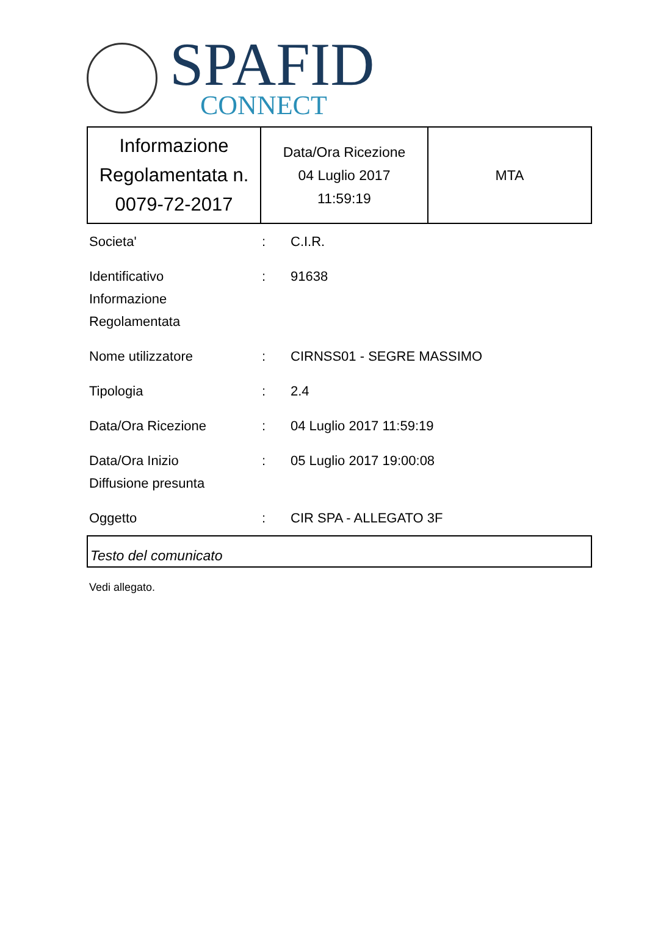SPAFID
CONNECT
| Informazione Regolamentata n. 0079-72-2017 | Data/Ora Ricezione 04 Luglio 2017 11:59:19 | MTA |
Societa'
:
C.I.R.
Identificativo
Informazione
Regolamentata
:
91638
Nome utilizzatore
:
CIRNSS01 - SEGRE MASSIMO
Tipologia
:
2.4
Data/Ora Ricezione
:
04 Luglio 2017 11:59:19
Data/Ora Inizio
Diffusione presunta
:
05 Luglio 2017 19:00:08
Oggetto
:
CIR SPA - ALLEGATO 3F
Testo del comunicato
Vedi allegato.